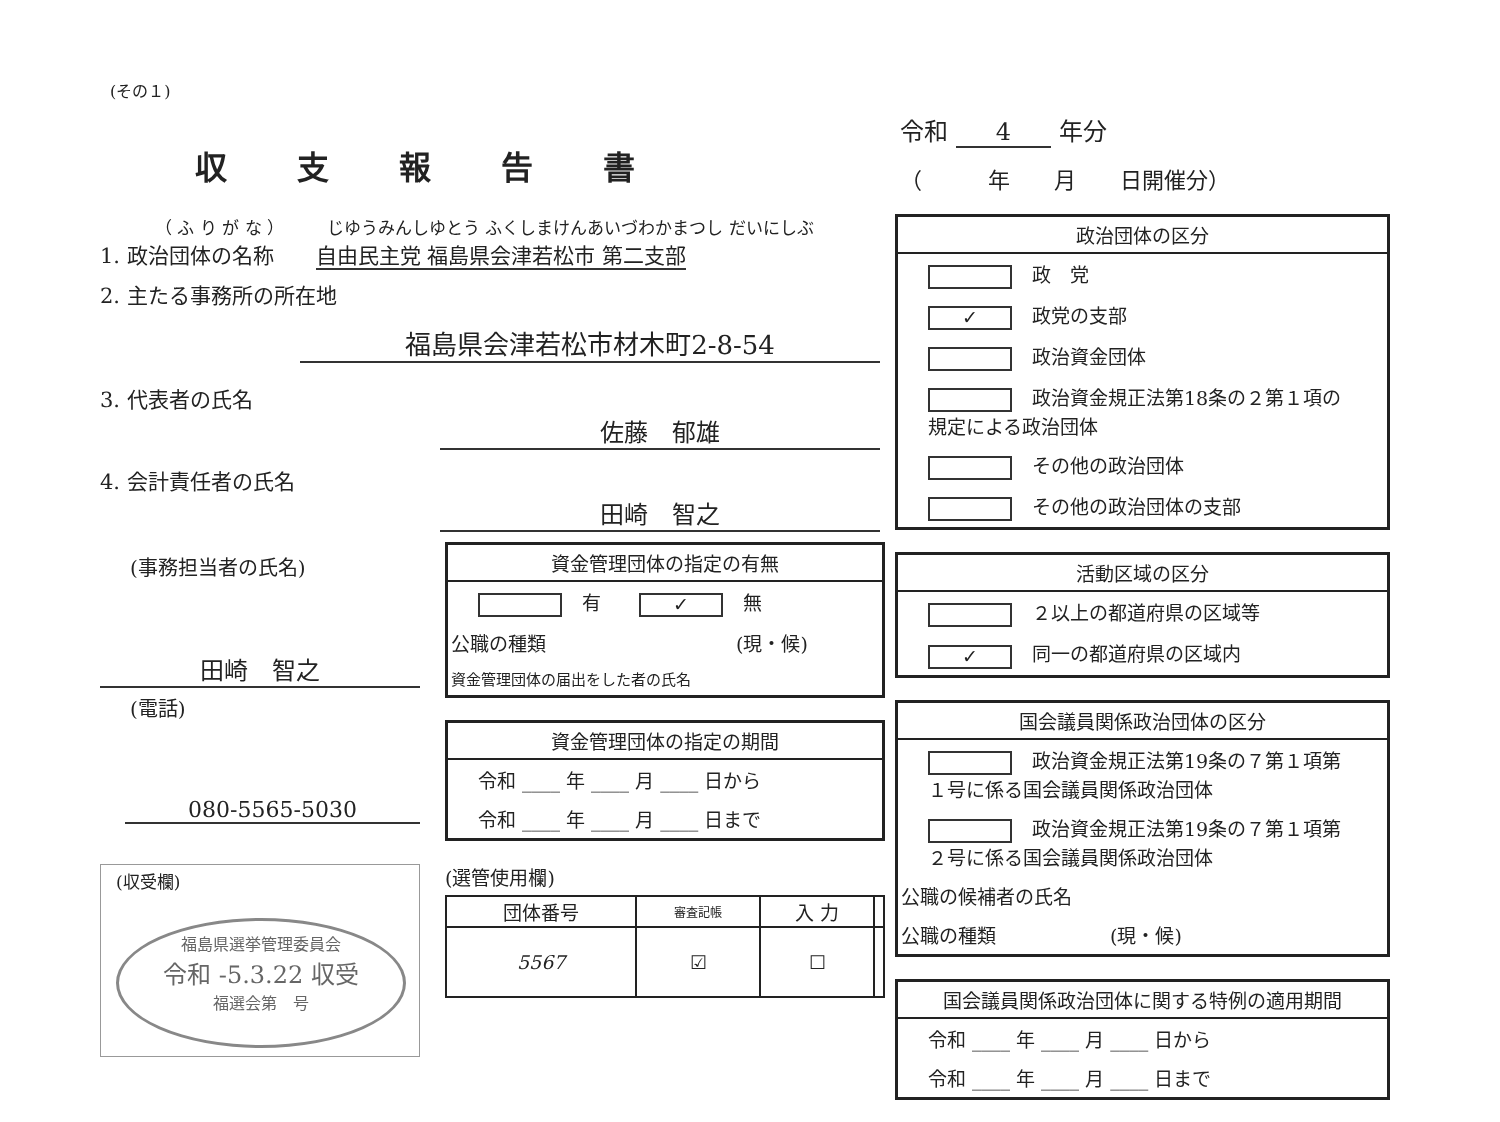(その１)
収支報告書
令和 4 年分
（　　　年　　月　　日開催分）
（ ふ り が な ）　　　じゆうみんしゆとう ふくしまけんあいづわかまつし だいにしぶ
1. 政治団体の名称　　自由民主党 福島県会津若松市 第二支部
2. 主たる事務所の所在地
福島県会津若松市材木町2-8-54
3. 代表者の氏名
佐藤　郁雄
4. 会計責任者の氏名
田崎　智之
(事務担当者の氏名)
田崎　智之
(電話)
080-5565-5030
(収受欄)
福島県選挙管理委員会
令和 -5.3.22 収受
福選会第　号
資金管理団体の指定の有無
有　　✓ 無
公職の種類　　　　　　　　　　(現・候)
資金管理団体の届出をした者の氏名
資金管理団体の指定の期間
令和 ____ 年 ____ 月 ____ 日から
令和 ____ 年 ____ 月 ____ 日まで
(選管使用欄)
| 団体番号 | 審査記帳 | 入 力 | |
| --- | --- | --- | --- |
| 5567 | ☑ | ☐ | |
政治団体の区分
政　党
✓ 政党の支部
政治資金団体
政治資金規正法第18条の２第１項の規定による政治団体
その他の政治団体
その他の政治団体の支部
活動区域の区分
２以上の都道府県の区域等
✓ 同一の都道府県の区域内
国会議員関係政治団体の区分
政治資金規正法第19条の７第１項第１号に係る国会議員関係政治団体
政治資金規正法第19条の７第１項第２号に係る国会議員関係政治団体
公職の候補者の氏名
公職の種類　　　　　　(現・候)
国会議員関係政治団体に関する特例の適用期間
令和 ____ 年 ____ 月 ____ 日から
令和 ____ 年 ____ 月 ____ 日まで